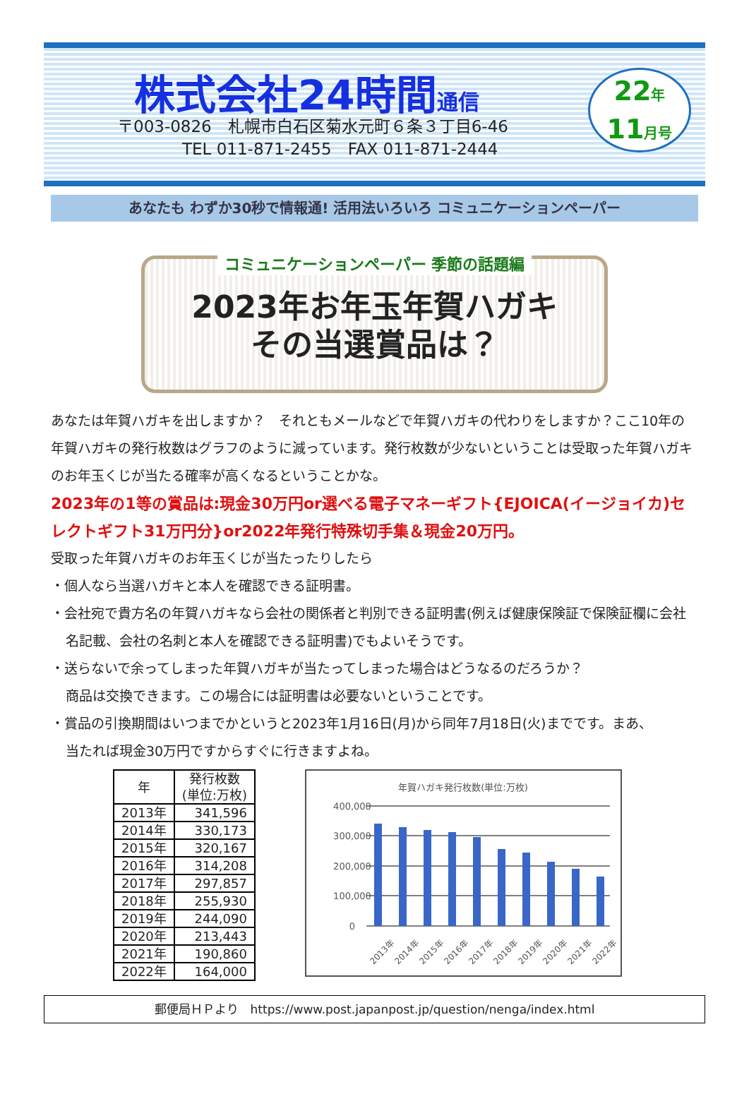株式会社24時間通信
〒003-0826　札幌市白石区菊水元町６条３丁目6-46
　　　　TEL 011-871-2455　FAX 011-871-2444
22年
11月号
あなたも わずか30秒で情報通! 活用法いろいろ コミュニケーションペーパー
コミュニケーションペーパー 季節の話題編
2023年お年玉年賀ハガキ
その当選賞品は？
あなたは年賀ハガキを出しますか？　それともメールなどで年賀ハガキの代わりをしますか？ここ10年の年賀ハガキの発行枚数はグラフのように減っています。発行枚数が少ないということは受取った年賀ハガキのお年玉くじが当たる確率が高くなるということかな。
2023年の1等の賞品は:現金30万円or選べる電子マネーギフト{EJOICA(イージョイカ)セレクトギフト31万円分}or2022年発行特殊切手集＆現金20万円。
受取った年賀ハガキのお年玉くじが当たったりしたら
・個人なら当選ハガキと本人を確認できる証明書。
・会社宛で貴方名の年賀ハガキなら会社の関係者と判別できる証明書(例えば健康保険証で保険証欄に会社名記載、会社の名刺と本人を確認できる証明書)でもよいそうです。
・送らないで余ってしまった年賀ハガキが当たってしまった場合はどうなるのだろうか？
商品は交換できます。この場合には証明書は必要ないということです。
・賞品の引換期間はいつまでかというと2023年1月16日(月)から同年7月18日(火)までです。まあ、
当たれば現金30万円ですからすぐに行きますよね。
| 年 | 発行枚数 (単位:万枚) |
| --- | --- |
| 2013年 | 341,596 |
| 2014年 | 330,173 |
| 2015年 | 320,167 |
| 2016年 | 314,208 |
| 2017年 | 297,857 |
| 2018年 | 255,930 |
| 2019年 | 244,090 |
| 2020年 | 213,443 |
| 2021年 | 190,860 |
| 2022年 | 164,000 |
年賀ハガキ発行枚数(単位:万枚)
400,000
300,000
200,000
100,000
0
2013年
2014年
2015年
2016年
2017年
2018年
2019年
2020年
2021年
2022年
郵便局ＨＰより　https://www.post.japanpost.jp/question/nenga/index.html